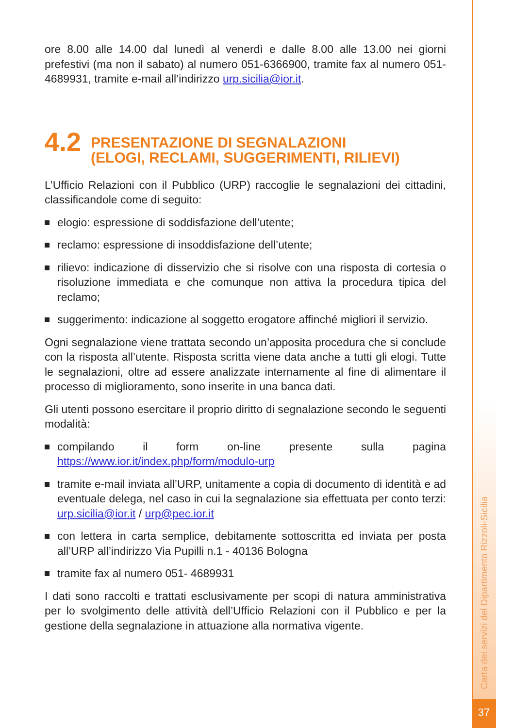ore 8.00 alle 14.00 dal lunedì al venerdì e dalle 8.00 alle 13.00 nei giorni prefestivi (ma non il sabato) al numero 051-6366900, tramite fax al numero 051- 4689931, tramite e-mail all’indirizzo urp.sicilia@ior.it.
4.2 PRESENTAZIONE DI SEGNALAZIONI
(ELOGI, RECLAMI, SUGGERIMENTI, RILIEVI)
L’Ufficio Relazioni con il Pubblico (URP) raccoglie le segnalazioni dei cittadini, classificandole come di seguito:
elogio: espressione di soddisfazione dell’utente;
reclamo: espressione di insoddisfazione dell’utente;
rilievo: indicazione di disservizio che si risolve con una risposta di cortesia o risoluzione immediata e che comunque non attiva la procedura tipica del reclamo;
suggerimento: indicazione al soggetto erogatore affinché migliori il servizio.
Ogni segnalazione viene trattata secondo un’apposita procedura che si conclude con la risposta all’utente. Risposta scritta viene data anche a tutti gli elogi. Tutte le segnalazioni, oltre ad essere analizzate internamente al fine di alimentare il processo di miglioramento, sono inserite in una banca dati.
Gli utenti possono esercitare il proprio diritto di segnalazione secondo le seguenti modalità:
compilando il form on-line presente sulla pagina https://www.ior.it/index.php/form/modulo-urp
tramite e-mail inviata all’URP, unitamente a copia di documento di identità e ad eventuale delega, nel caso in cui la segnalazione sia effettuata per conto terzi: urp.sicilia@ior.it / urp@pec.ior.it
con lettera in carta semplice, debitamente sottoscritta ed inviata per posta all’URP all’indirizzo Via Pupilli n.1 - 40136 Bologna
tramite fax al numero 051- 4689931
I dati sono raccolti e trattati esclusivamente per scopi di natura amministrativa per lo svolgimento delle attività dell’Ufficio Relazioni con il Pubblico e per la gestione della segnalazione in attuazione alla normativa vigente.
Carta dei servizi del Dipartimento Rizzoli-Sicilia
37